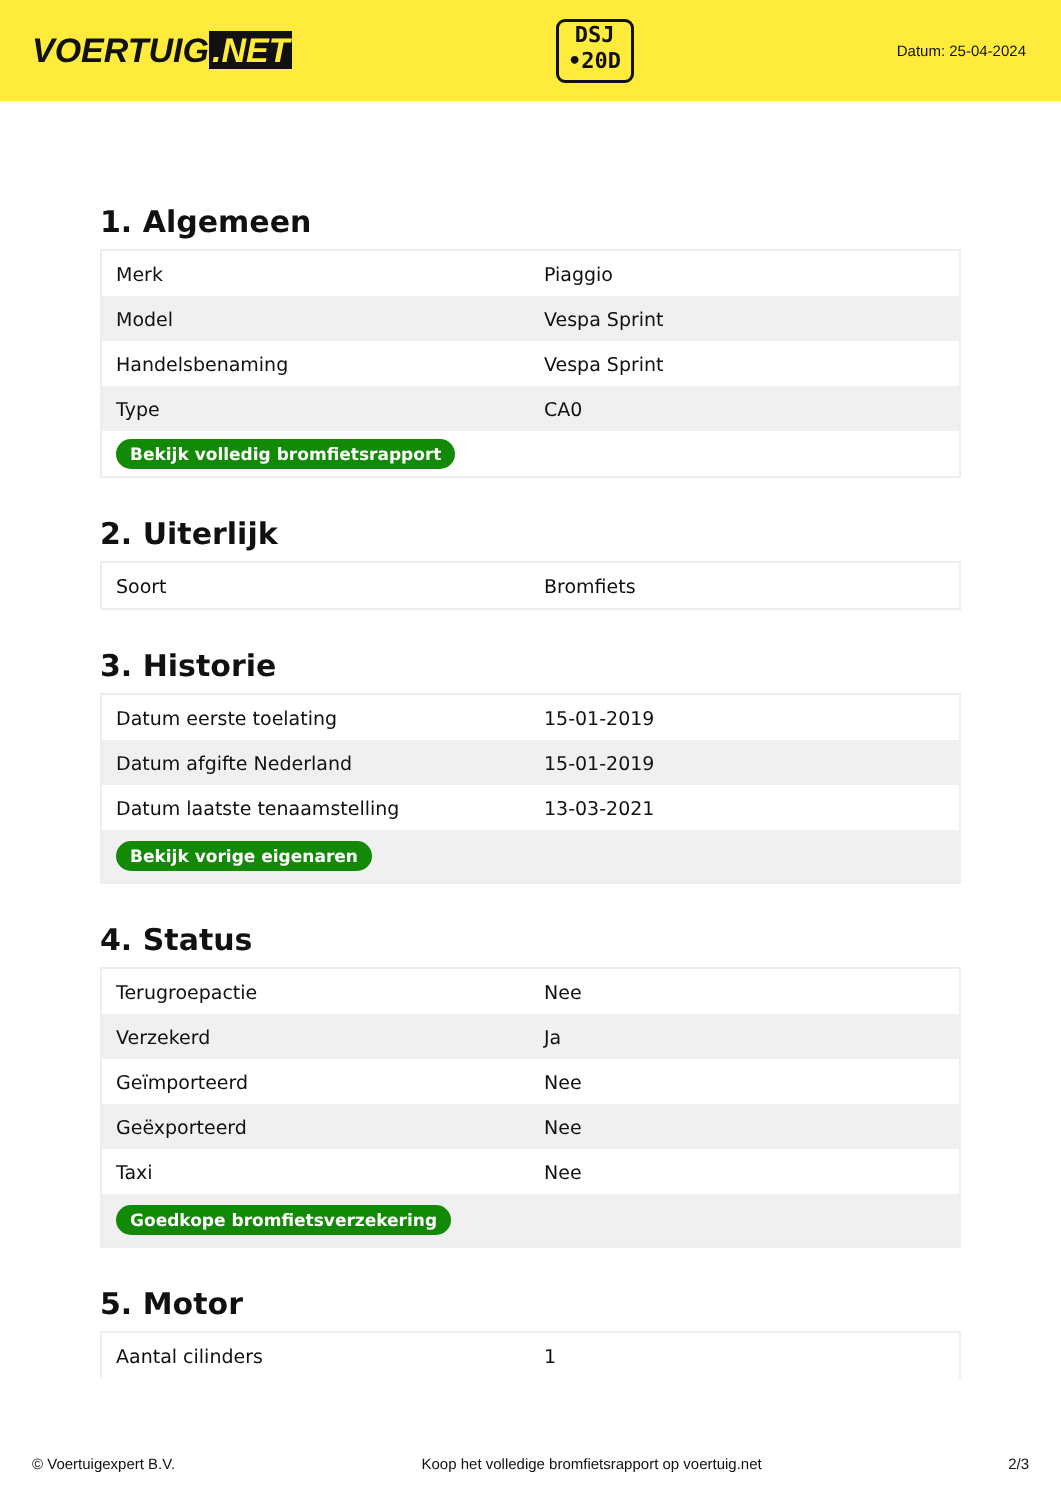VOERTUIG.NET
DSJ
•20D
Datum: 25-04-2024
1. Algemeen
| Merk | Piaggio |
| Model | Vespa Sprint |
| Handelsbenaming | Vespa Sprint |
| Type | CA0 |
| Bekijk volledig bromfietsrapport | |
2. Uiterlijk
| Soort | Bromfiets |
3. Historie
| Datum eerste toelating | 15-01-2019 |
| Datum afgifte Nederland | 15-01-2019 |
| Datum laatste tenaamstelling | 13-03-2021 |
| Bekijk vorige eigenaren | |
4. Status
| Terugroepactie | Nee |
| Verzekerd | Ja |
| Geïmporteerd | Nee |
| Geëxporteerd | Nee |
| Taxi | Nee |
| Goedkope bromfietsverzekering | |
5. Motor
| Aantal cilinders | 1 |
© Voertuigexpert B.V. Koop het volledige bromfietsrapport op voertuig.net 2/3